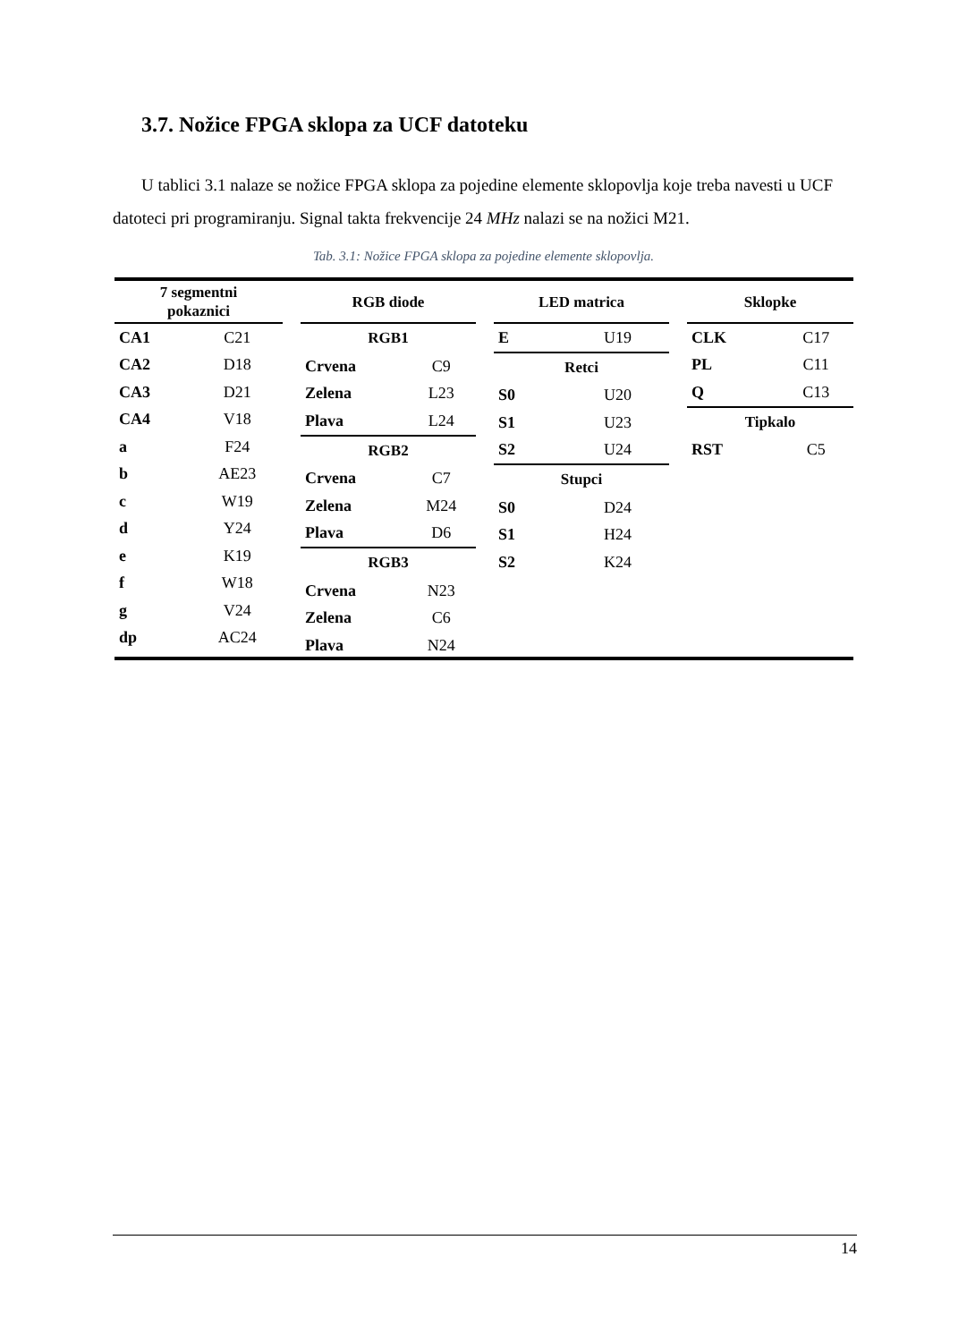3.7. Nožice FPGA sklopa za UCF datoteku
U tablici 3.1 nalaze se nožice FPGA sklopa za pojedine elemente sklopovlja koje treba navesti u UCF datoteci pri programiranju. Signal takta frekvencije 24 MHz nalazi se na nožici M21.
Tab. 3.1: Nožice FPGA sklopa za pojedine elemente sklopovlja.
7 segmentni
pokaznici
| CA1 | C21 |
| CA2 | D18 |
| CA3 | D21 |
| CA4 | V18 |
| a | F24 |
| b | AE23 |
| c | W19 |
| d | Y24 |
| e | K19 |
| f | W18 |
| g | V24 |
| dp | AC24 |
RGB diode
| RGB1 | |
| --- | --- |
| Crvena | C9 |
| Zelena | L23 |
| Plava | L24 |
| RGB2 | |
| Crvena | C7 |
| Zelena | M24 |
| Plava | D6 |
| RGB3 | |
| Crvena | N23 |
| Zelena | C6 |
| Plava | N24 |
LED matrica
| E | U19 |
| Retci | |
| S0 | U20 |
| S1 | U23 |
| S2 | U24 |
| Stupci | |
| S0 | D24 |
| S1 | H24 |
| S2 | K24 |
Sklopke
| CLK | C17 |
| PL | C11 |
| Q | C13 |
| Tipkalo | |
| RST | C5 |
14